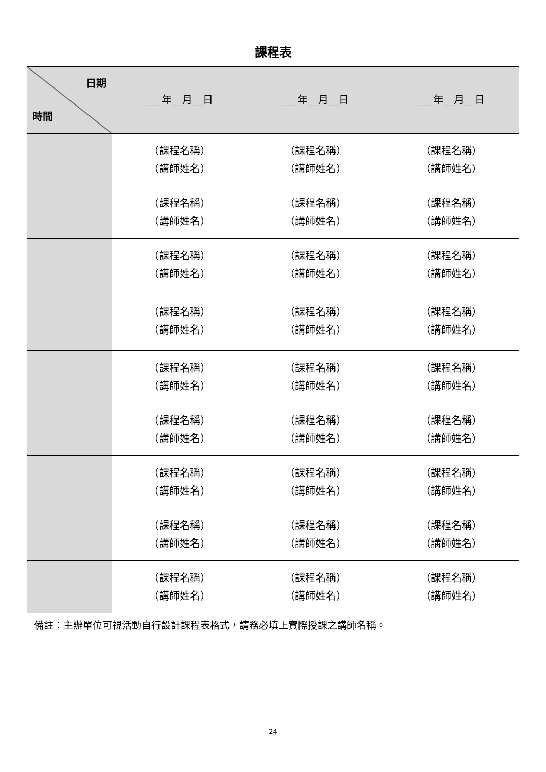課程表
| 日期 時間 | ___年__月__日 | ___年__月__日 | ___年__月__日 |
| --- | --- | --- | --- |
| | （課程名稱） （講師姓名） | （課程名稱） （講師姓名） | （課程名稱） （講師姓名） |
| | （課程名稱） （講師姓名） | （課程名稱） （講師姓名） | （課程名稱） （講師姓名） |
| | （課程名稱） （講師姓名） | （課程名稱） （講師姓名） | （課程名稱） （講師姓名） |
| | （課程名稱） （講師姓名） | （課程名稱） （講師姓名） | （課程名稱） （講師姓名） |
| | （課程名稱） （講師姓名） | （課程名稱） （講師姓名） | （課程名稱） （講師姓名） |
| | （課程名稱） （講師姓名） | （課程名稱） （講師姓名） | （課程名稱） （講師姓名） |
| | （課程名稱） （講師姓名） | （課程名稱） （講師姓名） | （課程名稱） （講師姓名） |
| | （課程名稱） （講師姓名） | （課程名稱） （講師姓名） | （課程名稱） （講師姓名） |
| | （課程名稱） （講師姓名） | （課程名稱） （講師姓名） | （課程名稱） （講師姓名） |
備註：主辦單位可視活動自行設計課程表格式，請務必填上實際授課之講師名稱。
24